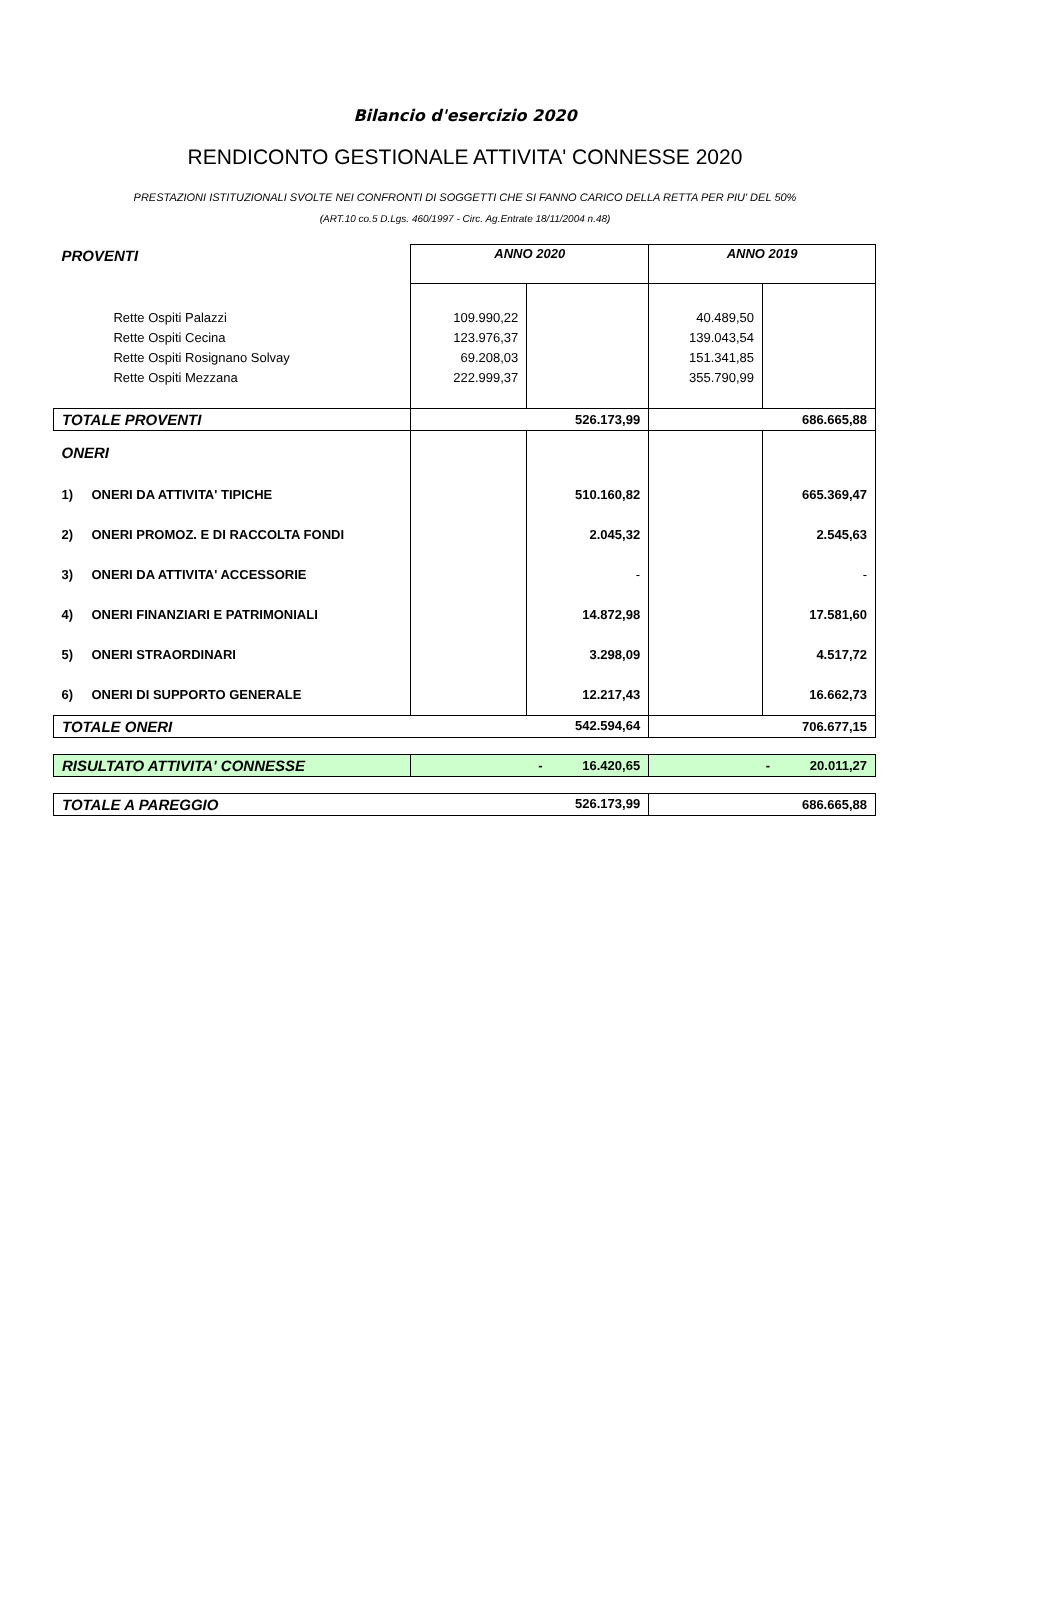Bilancio d'esercizio 2020
RENDICONTO GESTIONALE ATTIVITA' CONNESSE 2020
PRESTAZIONI ISTITUZIONALI SVOLTE NEI CONFRONTI DI SOGGETTI CHE SI FANNO CARICO DELLA RETTA PER PIU' DEL 50%
(ART.10 co.5 D.Lgs. 460/1997 - Circ. Ag.Entrate 18/11/2004 n.48)
| PROVENTI | | ANNO 2020 | | ANNO 2019 | |
| | Rette Ospiti Palazzi | 109.990,22 | | 40.489,50 | |
| | Rette Ospiti Cecina | 123.976,37 | | 139.043,54 | |
| | Rette Ospiti Rosignano Solvay | 69.208,03 | | 151.341,85 | |
| | Rette Ospiti Mezzana | 222.999,37 | | 355.790,99 | |
| TOTALE PROVENTI | | 526.173,99 | | 686.665,88 | |
| ONERI | | | | | |
| 1) | ONERI DA ATTIVITA' TIPICHE | | 510.160,82 | | 665.369,47 |
| 2) | ONERI PROMOZ. E DI RACCOLTA FONDI | | 2.045,32 | | 2.545,63 |
| 3) | ONERI DA ATTIVITA' ACCESSORIE | | - | | - |
| 4) | ONERI FINANZIARI E PATRIMONIALI | | 14.872,98 | | 17.581,60 |
| 5) | ONERI STRAORDINARI | | 3.298,09 | | 4.517,72 |
| 6) | ONERI DI SUPPORTO GENERALE | | 12.217,43 | | 16.662,73 |
| TOTALE ONERI 542.594,64 | | | | 706.677,15 | |
| RISULTATO ATTIVITA' CONNESSE | | - 16.420,65 | | - 20.011,27 | |
| TOTALE A PAREGGIO 526.173,99 | | | | 686.665,88 | |